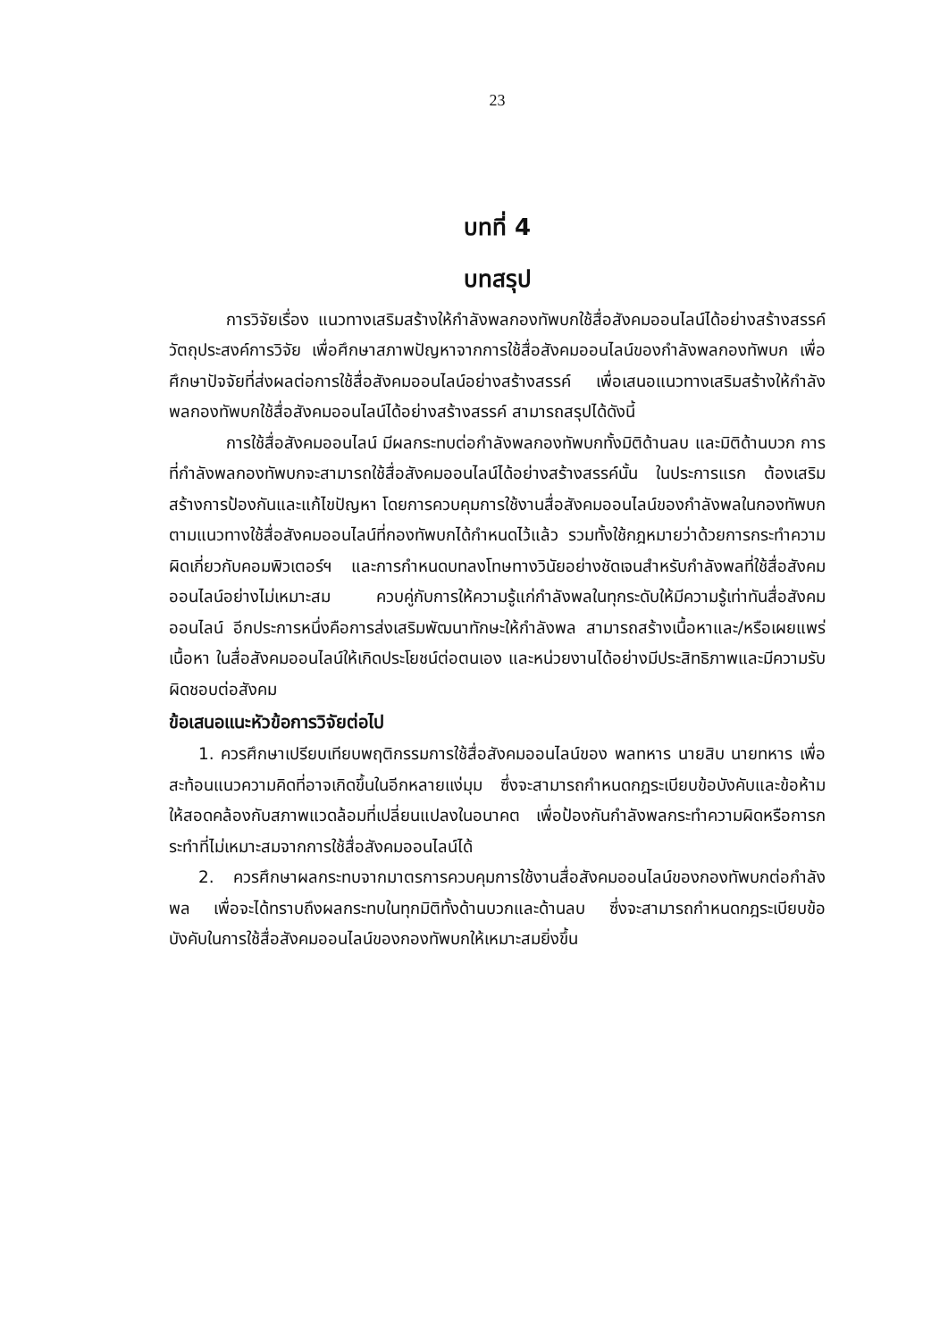23
บทที่ 4
บทสรุป
การวิจัยเรื่อง แนวทางเสริมสร้างให้กำลังพลกองทัพบกใช้สื่อสังคมออนไลน์ได้อย่างสร้างสรรค์ วัตถุประสงค์การวิจัย เพื่อศึกษาสภาพปัญหาจากการใช้สื่อสังคมออนไลน์ของกำลังพลกองทัพบก เพื่อศึกษาปัจจัยที่ส่งผลต่อการใช้สื่อสังคมออนไลน์อย่างสร้างสรรค์ เพื่อเสนอแนวทางเสริมสร้างให้กำลังพลกองทัพบกใช้สื่อสังคมออนไลน์ได้อย่างสร้างสรรค์ สามารถสรุปได้ดังนี้
การใช้สื่อสังคมออนไลน์ มีผลกระทบต่อกำลังพลกองทัพบกทั้งมิติด้านลบ และมิติด้านบวก การที่กำลังพลกองทัพบกจะสามารถใช้สื่อสังคมออนไลน์ได้อย่างสร้างสรรค์นั้น ในประการแรก ต้องเสริมสร้างการป้องกันและแก้ไขปัญหา โดยการควบคุมการใช้งานสื่อสังคมออนไลน์ของกำลังพลในกองทัพบกตามแนวทางใช้สื่อสังคมออนไลน์ที่กองทัพบกได้กำหนดไว้แล้ว รวมทั้งใช้กฎหมายว่าด้วยการกระทำความผิดเกี่ยวกับคอมพิวเตอร์ฯ และการกำหนดบทลงโทษทางวินัยอย่างชัดเจนสำหรับกำลังพลที่ใช้สื่อสังคมออนไลน์อย่างไม่เหมาะสม ควบคู่กับการให้ความรู้แก่กำลังพลในทุกระดับให้มีความรู้เท่าทันสื่อสังคมออนไลน์ อีกประการหนึ่งคือการส่งเสริมพัฒนาทักษะให้กำลังพล สามารถสร้างเนื้อหาและ/หรือเผยแพร่ เนื้อหา ในสื่อสังคมออนไลน์ให้เกิดประโยชน์ต่อตนเอง และหน่วยงานได้อย่างมีประสิทธิภาพและมีความรับผิดชอบต่อสังคม
ข้อเสนอแนะหัวข้อการวิจัยต่อไป
1. ควรศึกษาเปรียบเทียบพฤติกรรมการใช้สื่อสังคมออนไลน์ของ พลทหาร นายสิบ นายทหาร เพื่อสะท้อนแนวความคิดที่อาจเกิดขึ้นในอีกหลายแง่มุม ซึ่งจะสามารถกำหนดกฎระเบียบข้อบังคับและข้อห้ามให้สอดคล้องกับสภาพแวดล้อมที่เปลี่ยนแปลงในอนาคต เพื่อป้องกันกำลังพลกระทำความผิดหรือการกระทำที่ไม่เหมาะสมจากการใช้สื่อสังคมออนไลน์ได้
2. ควรศึกษาผลกระทบจากมาตรการควบคุมการใช้งานสื่อสังคมออนไลน์ของกองทัพบกต่อกำลังพล เพื่อจะได้ทราบถึงผลกระทบในทุกมิติทั้งด้านบวกและด้านลบ ซึ่งจะสามารถกำหนดกฎระเบียบข้อบังคับในการใช้สื่อสังคมออนไลน์ของกองทัพบกให้เหมาะสมยิ่งขึ้น